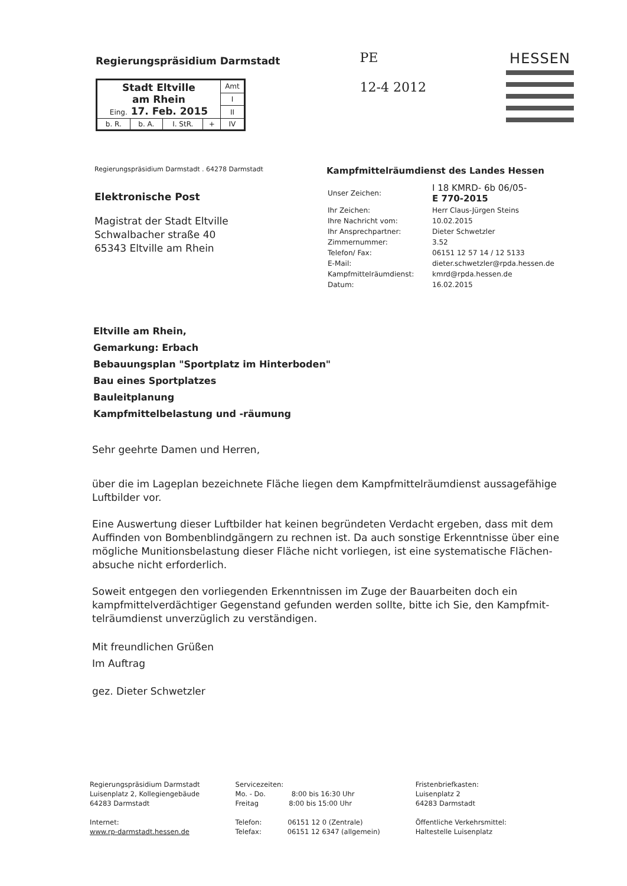Regierungspräsidium Darmstadt
| Stadt Eltville am Rhein Eing. 17. Feb. 2015 | | | | Amt |
| | | | | I |
| | | | | II |
| b. R. | b. A. | I. StR. | + | IV |
PE
12-4 2012
HESSEN
Regierungspräsidium Darmstadt . 64278 Darmstadt
Elektronische Post
Magistrat der Stadt Eltville
Schwalbacher straße 40
65343 Eltville am Rhein
Kampfmittelräumdienst des Landes Hessen
| Unser Zeichen: | I 18 KMRD- 6b 06/05- E 770-2015 |
| Ihr Zeichen: | Herr Claus-Jürgen Steins |
| Ihre Nachricht vom: | 10.02.2015 |
| Ihr Ansprechpartner: | Dieter Schwetzler |
| Zimmernummer: | 3.52 |
| Telefon/ Fax: | 06151 12 57 14 / 12 5133 |
| E-Mail: | dieter.schwetzler@rpda.hessen.de |
| Kampfmittelräumdienst: | kmrd@rpda.hessen.de |
| Datum: | 16.02.2015 |
Eltville am Rhein,
Gemarkung: Erbach
Bebauungsplan "Sportplatz im Hinterboden"
Bau eines Sportplatzes
Bauleitplanung
Kampfmittelbelastung und -räumung
Sehr geehrte Damen und Herren,
über die im Lageplan bezeichnete Fläche liegen dem Kampfmittelräumdienst aussagefähige Luftbilder vor.
Eine Auswertung dieser Luftbilder hat keinen begründeten Verdacht ergeben, dass mit dem Auffinden von Bombenblindgängern zu rechnen ist. Da auch sonstige Erkenntnisse über eine mögliche Munitionsbelastung dieser Fläche nicht vorliegen, ist eine systematische Flächen-absuche nicht erforderlich.
Soweit entgegen den vorliegenden Erkenntnissen im Zuge der Bauarbeiten doch ein kampfmittelverdächtiger Gegenstand gefunden werden sollte, bitte ich Sie, den Kampfmit-telräumdienst unverzüglich zu verständigen.
Mit freundlichen Grüßen
Im Auftrag
gez. Dieter Schwetzler
Regierungspräsidium Darmstadt
Luisenplatz 2, Kollegiengebäude
64283 Darmstadt
Internet:
www.rp-darmstadt.hessen.de
Servicezeiten:
Mo. - Do. 8:00 bis 16:30 Uhr
Freitag 8:00 bis 15:00 Uhr
Telefon: 06151 12 0 (Zentrale)
Telefax: 06151 12 6347 (allgemein)
Fristenbriefkasten:
Luisenplatz 2
64283 Darmstadt
Öffentliche Verkehrsmittel:
Haltestelle Luisenplatz